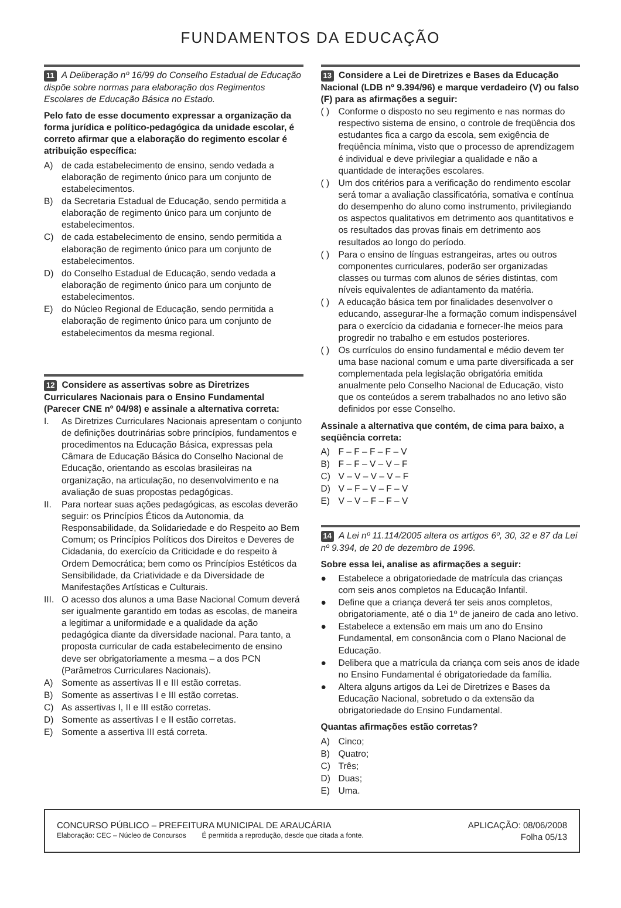FUNDAMENTOS DA EDUCAÇÃO
11 A Deliberação nº 16/99 do Conselho Estadual de Educação dispõe sobre normas para elaboração dos Regimentos Escolares de Educação Básica no Estado.
Pelo fato de esse documento expressar a organização da forma jurídica e político-pedagógica da unidade escolar, é correto afirmar que a elaboração do regimento escolar é atribuição específica:
A) de cada estabelecimento de ensino, sendo vedada a elaboração de regimento único para um conjunto de estabelecimentos.
B) da Secretaria Estadual de Educação, sendo permitida a elaboração de regimento único para um conjunto de estabelecimentos.
C) de cada estabelecimento de ensino, sendo permitida a elaboração de regimento único para um conjunto de estabelecimentos.
D) do Conselho Estadual de Educação, sendo vedada a elaboração de regimento único para um conjunto de estabelecimentos.
E) do Núcleo Regional de Educação, sendo permitida a elaboração de regimento único para um conjunto de estabelecimentos da mesma regional.
12 Considere as assertivas sobre as Diretrizes Curriculares Nacionais para o Ensino Fundamental (Parecer CNE nº 04/98) e assinale a alternativa correta:
I. As Diretrizes Curriculares Nacionais apresentam o conjunto de definições doutrinárias sobre princípios, fundamentos e procedimentos na Educação Básica, expressas pela Câmara de Educação Básica do Conselho Nacional de Educação, orientando as escolas brasileiras na organização, na articulação, no desenvolvimento e na avaliação de suas propostas pedagógicas.
II. Para nortear suas ações pedagógicas, as escolas deverão seguir: os Princípios Éticos da Autonomia, da Responsabilidade, da Solidariedade e do Respeito ao Bem Comum; os Princípios Políticos dos Direitos e Deveres de Cidadania, do exercício da Criticidade e do respeito à Ordem Democrática; bem como os Princípios Estéticos da Sensibilidade, da Criatividade e da Diversidade de Manifestações Artísticas e Culturais.
III. O acesso dos alunos a uma Base Nacional Comum deverá ser igualmente garantido em todas as escolas, de maneira a legitimar a uniformidade e a qualidade da ação pedagógica diante da diversidade nacional. Para tanto, a proposta curricular de cada estabelecimento de ensino deve ser obrigatoriamente a mesma – a dos PCN (Parâmetros Curriculares Nacionais).
A) Somente as assertivas II e III estão corretas.
B) Somente as assertivas I e III estão corretas.
C) As assertivas I, II e III estão corretas.
D) Somente as assertivas I e II estão corretas.
E) Somente a assertiva III está correta.
13 Considere a Lei de Diretrizes e Bases da Educação Nacional (LDB nº 9.394/96) e marque verdadeiro (V) ou falso (F) para as afirmações a seguir:
( ) Conforme o disposto no seu regimento e nas normas do respectivo sistema de ensino, o controle de freqüência dos estudantes fica a cargo da escola, sem exigência de freqüência mínima, visto que o processo de aprendizagem é individual e deve privilegiar a qualidade e não a quantidade de interações escolares.
( ) Um dos critérios para a verificação do rendimento escolar será tomar a avaliação classificatória, somativa e contínua do desempenho do aluno como instrumento, privilegiando os aspectos qualitativos em detrimento aos quantitativos e os resultados das provas finais em detrimento aos resultados ao longo do período.
( ) Para o ensino de línguas estrangeiras, artes ou outros componentes curriculares, poderão ser organizadas classes ou turmas com alunos de séries distintas, com níveis equivalentes de adiantamento da matéria.
( ) A educação básica tem por finalidades desenvolver o educando, assegurar-lhe a formação comum indispensável para o exercício da cidadania e fornecer-lhe meios para progredir no trabalho e em estudos posteriores.
( ) Os currículos do ensino fundamental e médio devem ter uma base nacional comum e uma parte diversificada a ser complementada pela legislação obrigatória emitida anualmente pelo Conselho Nacional de Educação, visto que os conteúdos a serem trabalhados no ano letivo são definidos por esse Conselho.
Assinale a alternativa que contém, de cima para baixo, a seqüência correta:
A) F – F – F – F – V
B) F – F – V – V – F
C) V – V – V – V – F
D) V – F – V – F – V
E) V – V – F – F – V
14 A Lei nº 11.114/2005 altera os artigos 6º, 30, 32 e 87 da Lei nº 9.394, de 20 de dezembro de 1996.
Sobre essa lei, analise as afirmações a seguir:
● Estabelece a obrigatoriedade de matrícula das crianças com seis anos completos na Educação Infantil.
● Define que a criança deverá ter seis anos completos, obrigatoriamente, até o dia 1º de janeiro de cada ano letivo.
● Estabelece a extensão em mais um ano do Ensino Fundamental, em consonância com o Plano Nacional de Educação.
● Delibera que a matrícula da criança com seis anos de idade no Ensino Fundamental é obrigatoriedade da família.
● Altera alguns artigos da Lei de Diretrizes e Bases da Educação Nacional, sobretudo o da extensão da obrigatoriedade do Ensino Fundamental.
Quantas afirmações estão corretas?
A) Cinco;
B) Quatro;
C) Três;
D) Duas;
E) Uma.
CONCURSO PÚBLICO – PREFEITURA MUNICIPAL DE ARAUCÁRIA
Elaboração: CEC – Núcleo de Concursos É permitida a reprodução, desde que citada a fonte.
APLICAÇÃO: 08/06/2008
Folha 05/13